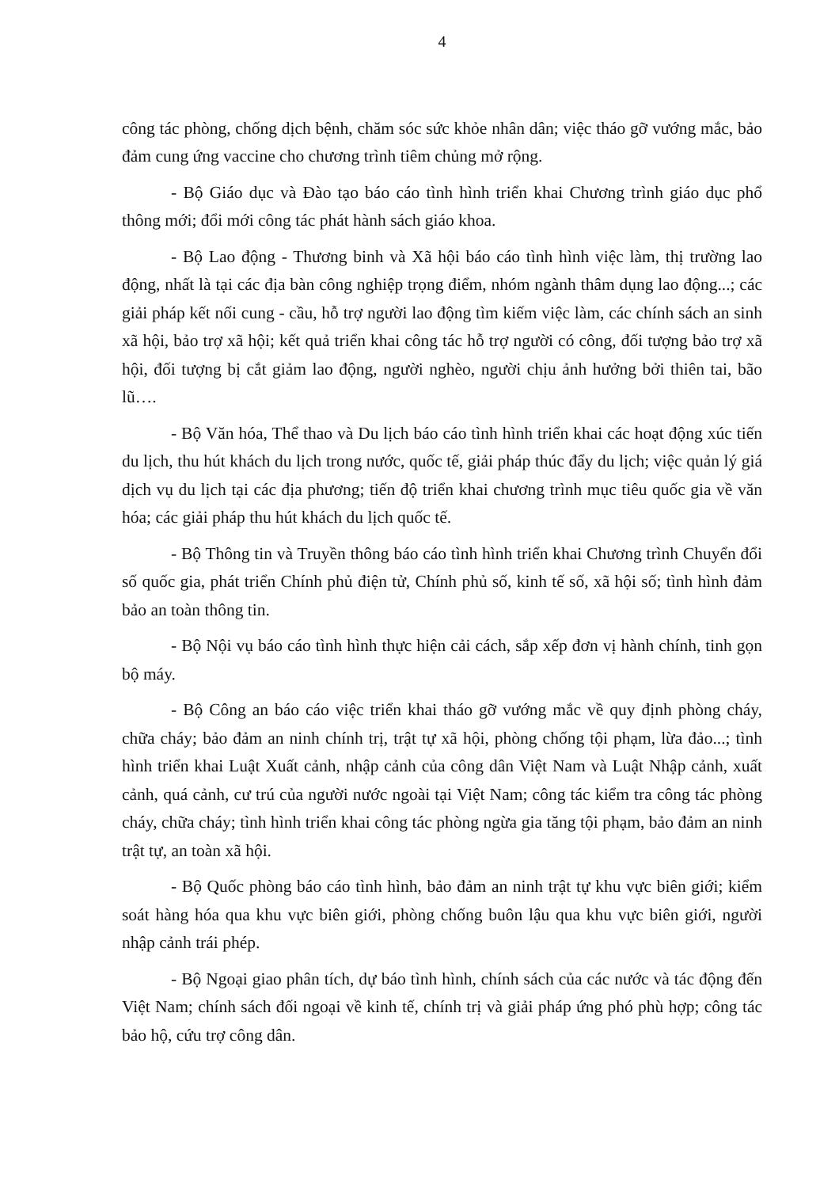4
công tác phòng, chống dịch bệnh, chăm sóc sức khỏe nhân dân; việc tháo gỡ vướng mắc, bảo đảm cung ứng vaccine cho chương trình tiêm chủng mở rộng.
- Bộ Giáo dục và Đào tạo báo cáo tình hình triển khai Chương trình giáo dục phổ thông mới; đổi mới công tác phát hành sách giáo khoa.
- Bộ Lao động - Thương binh và Xã hội báo cáo tình hình việc làm, thị trường lao động, nhất là tại các địa bàn công nghiệp trọng điểm, nhóm ngành thâm dụng lao động...; các giải pháp kết nối cung - cầu, hỗ trợ người lao động tìm kiếm việc làm, các chính sách an sinh xã hội, bảo trợ xã hội; kết quả triển khai công tác hỗ trợ người có công, đối tượng bảo trợ xã hội, đối tượng bị cắt giảm lao động, người nghèo, người chịu ảnh hưởng bởi thiên tai, bão lũ….
- Bộ Văn hóa, Thể thao và Du lịch báo cáo tình hình triển khai các hoạt động xúc tiến du lịch, thu hút khách du lịch trong nước, quốc tế, giải pháp thúc đẩy du lịch; việc quản lý giá dịch vụ du lịch tại các địa phương; tiến độ triển khai chương trình mục tiêu quốc gia về văn hóa; các giải pháp thu hút khách du lịch quốc tế.
- Bộ Thông tin và Truyền thông báo cáo tình hình triển khai Chương trình Chuyển đổi số quốc gia, phát triển Chính phủ điện tử, Chính phủ số, kinh tế số, xã hội số; tình hình đảm bảo an toàn thông tin.
- Bộ Nội vụ báo cáo tình hình thực hiện cải cách, sắp xếp đơn vị hành chính, tinh gọn bộ máy.
- Bộ Công an báo cáo việc triển khai tháo gỡ vướng mắc về quy định phòng cháy, chữa cháy; bảo đảm an ninh chính trị, trật tự xã hội, phòng chống tội phạm, lừa đảo...; tình hình triển khai Luật Xuất cảnh, nhập cảnh của công dân Việt Nam và Luật Nhập cảnh, xuất cảnh, quá cảnh, cư trú của người nước ngoài tại Việt Nam; công tác kiểm tra công tác phòng cháy, chữa cháy; tình hình triển khai công tác phòng ngừa gia tăng tội phạm, bảo đảm an ninh trật tự, an toàn xã hội.
- Bộ Quốc phòng báo cáo tình hình, bảo đảm an ninh trật tự khu vực biên giới; kiểm soát hàng hóa qua khu vực biên giới, phòng chống buôn lậu qua khu vực biên giới, người nhập cảnh trái phép.
- Bộ Ngoại giao phân tích, dự báo tình hình, chính sách của các nước và tác động đến Việt Nam; chính sách đối ngoại về kinh tế, chính trị và giải pháp ứng phó phù hợp; công tác bảo hộ, cứu trợ công dân.